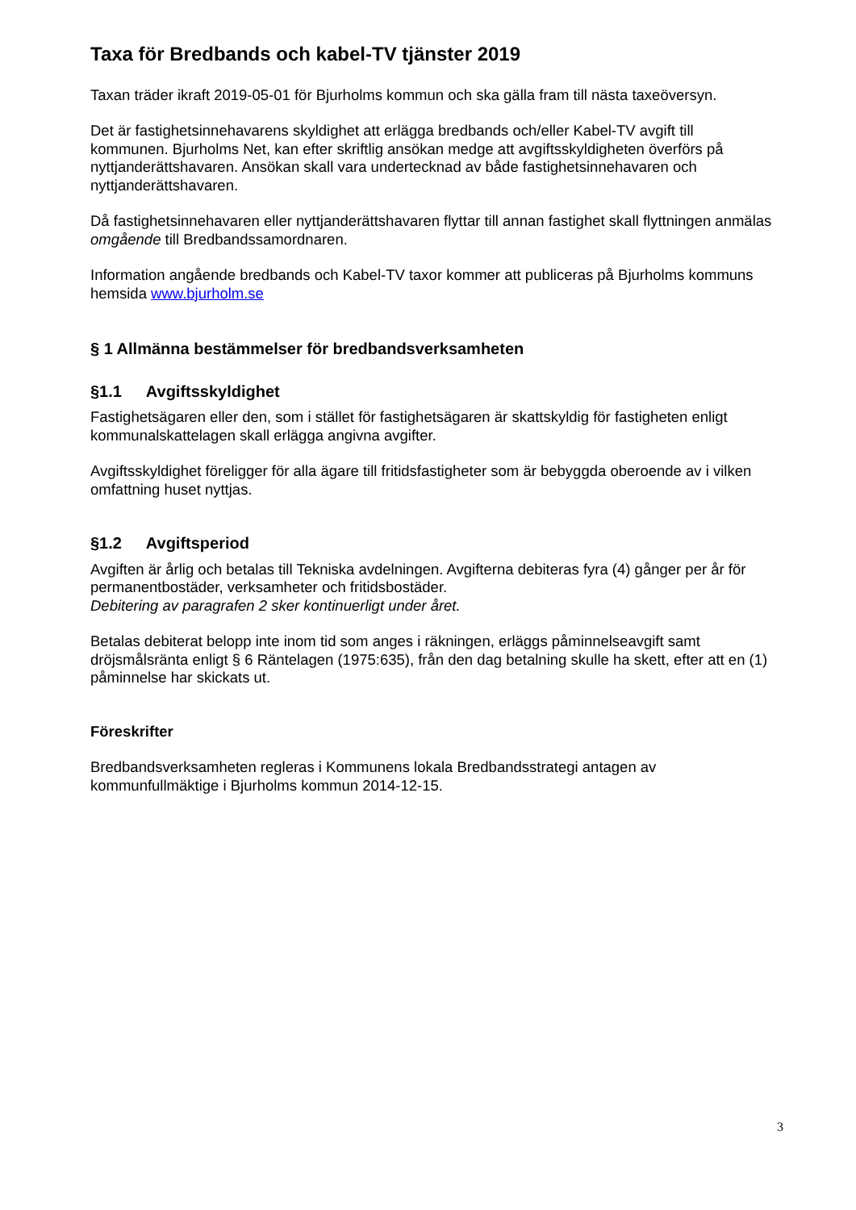Taxa för Bredbands och kabel-TV tjänster 2019
Taxan träder ikraft 2019-05-01 för Bjurholms kommun och ska gälla fram till nästa taxeöversyn.
Det är fastighetsinnehavarens skyldighet att erlägga bredbands och/eller Kabel-TV avgift till kommunen. Bjurholms Net, kan efter skriftlig ansökan medge att avgiftsskyldigheten överförs på nyttjanderättshavaren. Ansökan skall vara undertecknad av både fastighetsinnehavaren och nyttjanderättshavaren.
Då fastighetsinnehavaren eller nyttjanderättshavaren flyttar till annan fastighet skall flyttningen anmälas omgående till Bredbandssamordnaren.
Information angående bredbands och Kabel-TV taxor kommer att publiceras på Bjurholms kommuns hemsida www.bjurholm.se
§ 1 Allmänna bestämmelser för bredbandsverksamheten
§1.1 Avgiftsskyldighet
Fastighetsägaren eller den, som i stället för fastighetsägaren är skattskyldig för fastigheten enligt kommunalskattelagen skall erlägga angivna avgifter.
Avgiftsskyldighet föreligger för alla ägare till fritidsfastigheter som är bebyggda oberoende av i vilken omfattning huset nyttjas.
§1.2 Avgiftsperiod
Avgiften är årlig och betalas till Tekniska avdelningen. Avgifterna debiteras fyra (4) gånger per år för permanentbostäder, verksamheter och fritidsbostäder.
Debitering av paragrafen 2 sker kontinuerligt under året.
Betalas debiterat belopp inte inom tid som anges i räkningen, erläggs påminnelseavgift samt dröjsmålsränta enligt § 6 Räntelagen (1975:635), från den dag betalning skulle ha skett, efter att en (1) påminnelse har skickats ut.
Föreskrifter
Bredbandsverksamheten regleras i Kommunens lokala Bredbandsstrategi antagen av kommunfullmäktige i Bjurholms kommun 2014-12-15.
3